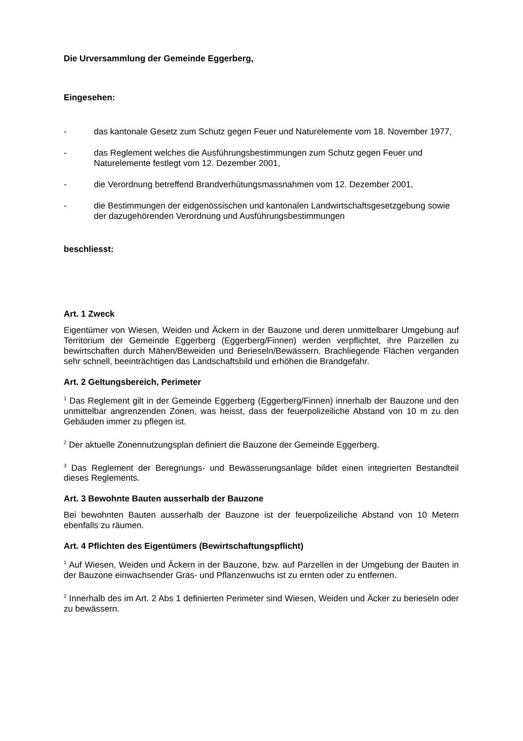Die Urversammlung der Gemeinde Eggerberg,
Eingesehen:
- das kantonale Gesetz zum Schutz gegen Feuer und Naturelemente vom 18. November 1977,
- das Reglement welches die Ausführungsbestimmungen zum Schutz gegen Feuer und Naturelemente festlegt vom 12. Dezember 2001,
- die Verordnung betreffend Brandverhütungsmassnahmen vom 12. Dezember 2001,
- die Bestimmungen der eidgenössischen und kantonalen Landwirtschaftsgesetzgebung sowie der dazugehörenden Verordnung und Ausführungsbestimmungen
beschliesst:
Art. 1 Zweck
Eigentümer von Wiesen, Weiden und Äckern in der Bauzone und deren unmittelbarer Umgebung auf Territorium der Gemeinde Eggerberg (Eggerberg/Finnen) werden verpflichtet, ihre Parzellen zu bewirtschaften durch Mähen/Beweiden und Berieseln/Bewässern. Brachliegende Flächen verganden sehr schnell, beeinträchtigen das Landschaftsbild und erhöhen die Brandgefahr.
Art. 2 Geltungsbereich, Perimeter
<sup>1</sup> Das Reglement gilt in der Gemeinde Eggerberg (Eggerberg/Finnen) innerhalb der Bauzone und den unmittelbar angrenzenden Zonen, was heisst, dass der feuerpolizeiliche Abstand von 10 m zu den Gebäuden immer zu pflegen ist.
<sup>2</sup> Der aktuelle Zonennutzungsplan definiert die Bauzone der Gemeinde Eggerberg.
<sup>3</sup> Das Reglement der Beregnungs- und Bewässerungsanlage bildet einen integrierten Bestandteil dieses Reglements.
Art. 3 Bewohnte Bauten ausserhalb der Bauzone
Bei bewohnten Bauten ausserhalb der Bauzone ist der feuerpolizeiliche Abstand von 10 Metern ebenfalls zu räumen.
Art. 4 Pflichten des Eigentümers (Bewirtschaftungspflicht)
<sup>1</sup> Auf Wiesen, Weiden und Äckern in der Bauzone, bzw. auf Parzellen in der Umgebung der Bauten in der Bauzone einwachsender Gras- und Pflanzenwuchs ist zu ernten oder zu entfernen.
<sup>2</sup> Innerhalb des im Art. 2 Abs 1 definierten Perimeter sind Wiesen, Weiden und Äcker zu berieseln oder zu bewässern.